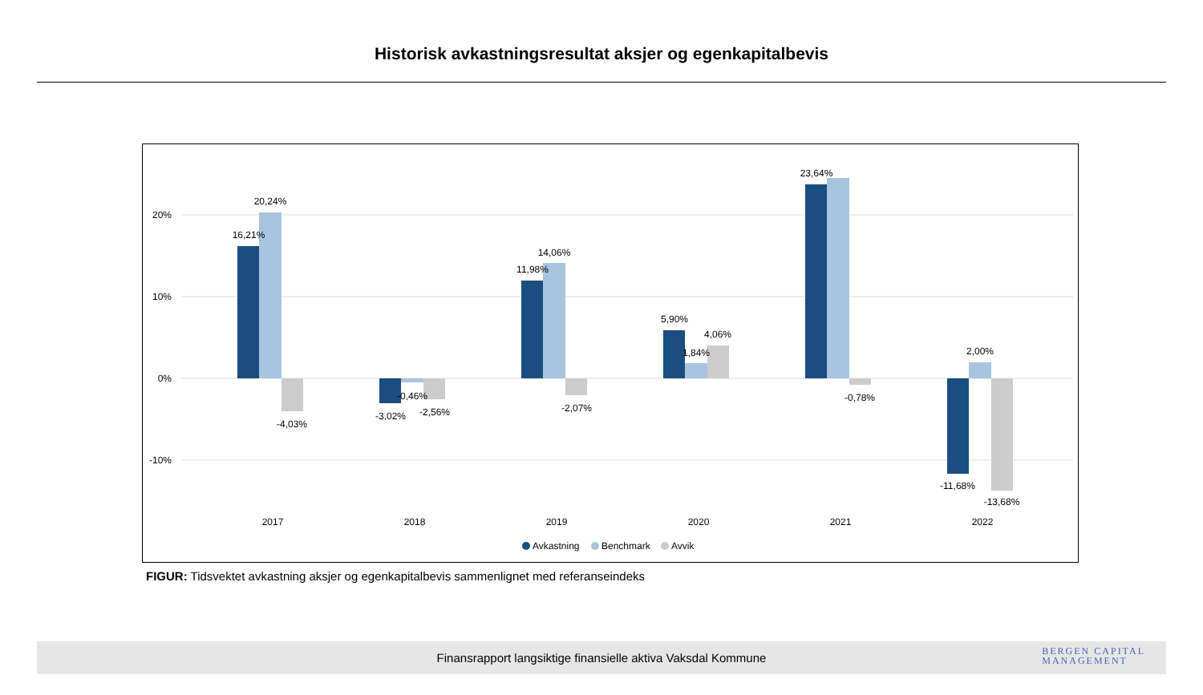Historisk avkastningsresultat aksjer og egenkapitalbevis
20%
10%
0%
-10%
16,21%
20,24%
-4,03%
-3,02%
-0,46%
-2,56%
11,98%
14,06%
-2,07%
5,90%
1,84%
4,06%
23,64%
-0,78%
-11,68%
2,00%
-13,68%
2017
2018
2019
2020
2021
2022
Avkastning
Benchmark
Avvik
FIGUR: Tidsvektet avkastning aksjer og egenkapitalbevis sammenlignet med referanseindeks
Finansrapport langsiktige finansielle aktiva Vaksdal Kommune
BERGEN CAPITAL
MANAGEMENT